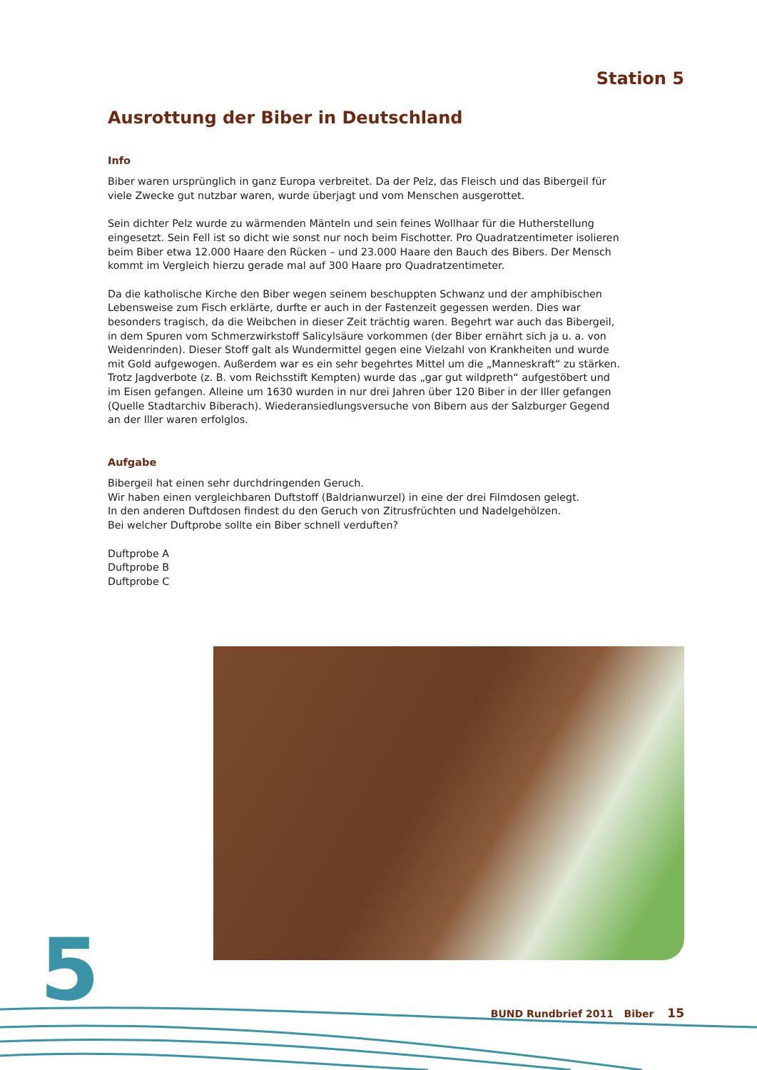Station 5
Ausrottung der Biber in Deutschland
Info
Biber waren ursprünglich in ganz Europa verbreitet. Da der Pelz, das Fleisch und das Bibergeil für viele Zwecke gut nutzbar waren, wurde überjagt und vom Menschen ausgerottet.
Sein dichter Pelz wurde zu wärmenden Mänteln und sein feines Wollhaar für die Hutherstellung eingesetzt. Sein Fell ist so dicht wie sonst nur noch beim Fischotter. Pro Quadratzentimeter isolieren beim Biber etwa 12.000 Haare den Rücken – und 23.000 Haare den Bauch des Bibers. Der Mensch kommt im Vergleich hierzu gerade mal auf 300 Haare pro Quadratzentimeter.
Da die katholische Kirche den Biber wegen seinem beschuppten Schwanz und der amphibischen Lebensweise zum Fisch erklärte, durfte er auch in der Fastenzeit gegessen werden. Dies war besonders tragisch, da die Weibchen in dieser Zeit trächtig waren. Begehrt war auch das Bibergeil, in dem Spuren vom Schmerzwirkstoff Salicylsäure vorkommen (der Biber ernährt sich ja u. a. von Weidenrinden). Dieser Stoff galt als Wundermittel gegen eine Vielzahl von Krankheiten und wurde mit Gold aufgewogen. Außerdem war es ein sehr begehrtes Mittel um die „Manneskraft“ zu stärken. Trotz Jagdverbote (z. B. vom Reichsstift Kempten) wurde das „gar gut wildpreth“ aufgestöbert und im Eisen gefangen. Alleine um 1630 wurden in nur drei Jahren über 120 Biber in der Iller gefangen (Quelle Stadtarchiv Biberach). Wiederansiedlungsversuche von Bibern aus der Salzburger Gegend an der Iller waren erfolglos.
Aufgabe
Bibergeil hat einen sehr durchdringenden Geruch.
Wir haben einen vergleichbaren Duftstoff (Baldrianwurzel) in eine der drei Filmdosen gelegt.
In den anderen Duftdosen findest du den Geruch von Zitrusfrüchten und Nadelgehölzen.
Bei welcher Duftprobe sollte ein Biber schnell verduften?
Duftprobe A
Duftprobe B
Duftprobe C
5 BUND Rundbrief 2011 Biber 15